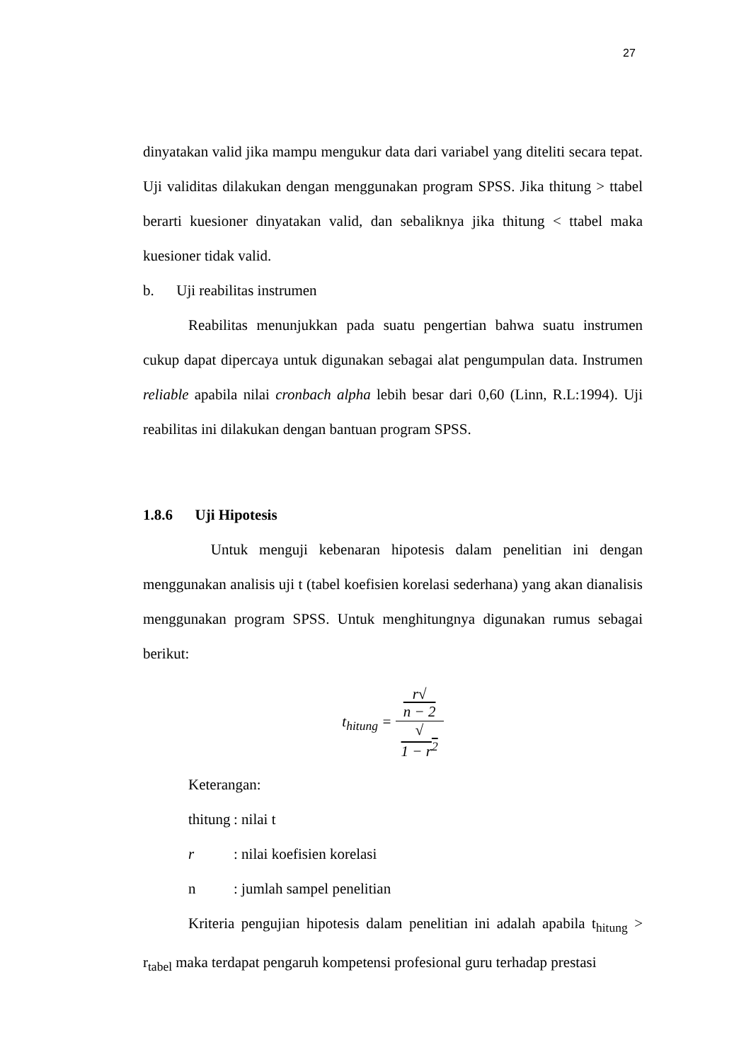27
dinyatakan valid jika mampu mengukur data dari variabel yang diteliti secara tepat. Uji validitas dilakukan dengan menggunakan program SPSS. Jika thitung > ttabel berarti kuesioner dinyatakan valid, dan sebaliknya jika thitung < ttabel maka kuesioner tidak valid.
b. Uji reabilitas instrumen
Reabilitas menunjukkan pada suatu pengertian bahwa suatu instrumen cukup dapat dipercaya untuk digunakan sebagai alat pengumpulan data. Instrumen reliable apabila nilai cronbach alpha lebih besar dari 0,60 (Linn, R.L:1994). Uji reabilitas ini dilakukan dengan bantuan program SPSS.
1.8.6 Uji Hipotesis
Untuk menguji kebenaran hipotesis dalam penelitian ini dengan menggunakan analisis uji t (tabel koefisien korelasi sederhana) yang akan dianalisis menggunakan program SPSS. Untuk menghitungnya digunakan rumus sebagai berikut:
t<sub>hitung</sub> = r√
n − 2 √
1 − r<sup>2</sup>
| Keterangan: | |
| thitung | : nilai t |
| r | : nilai koefisien korelasi |
| n | : jumlah sampel penelitian |
Kriteria pengujian hipotesis dalam penelitian ini adalah apabila t<sub>hitung</sub> > r<sub>tabel</sub> maka terdapat pengaruh kompetensi profesional guru terhadap prestasi